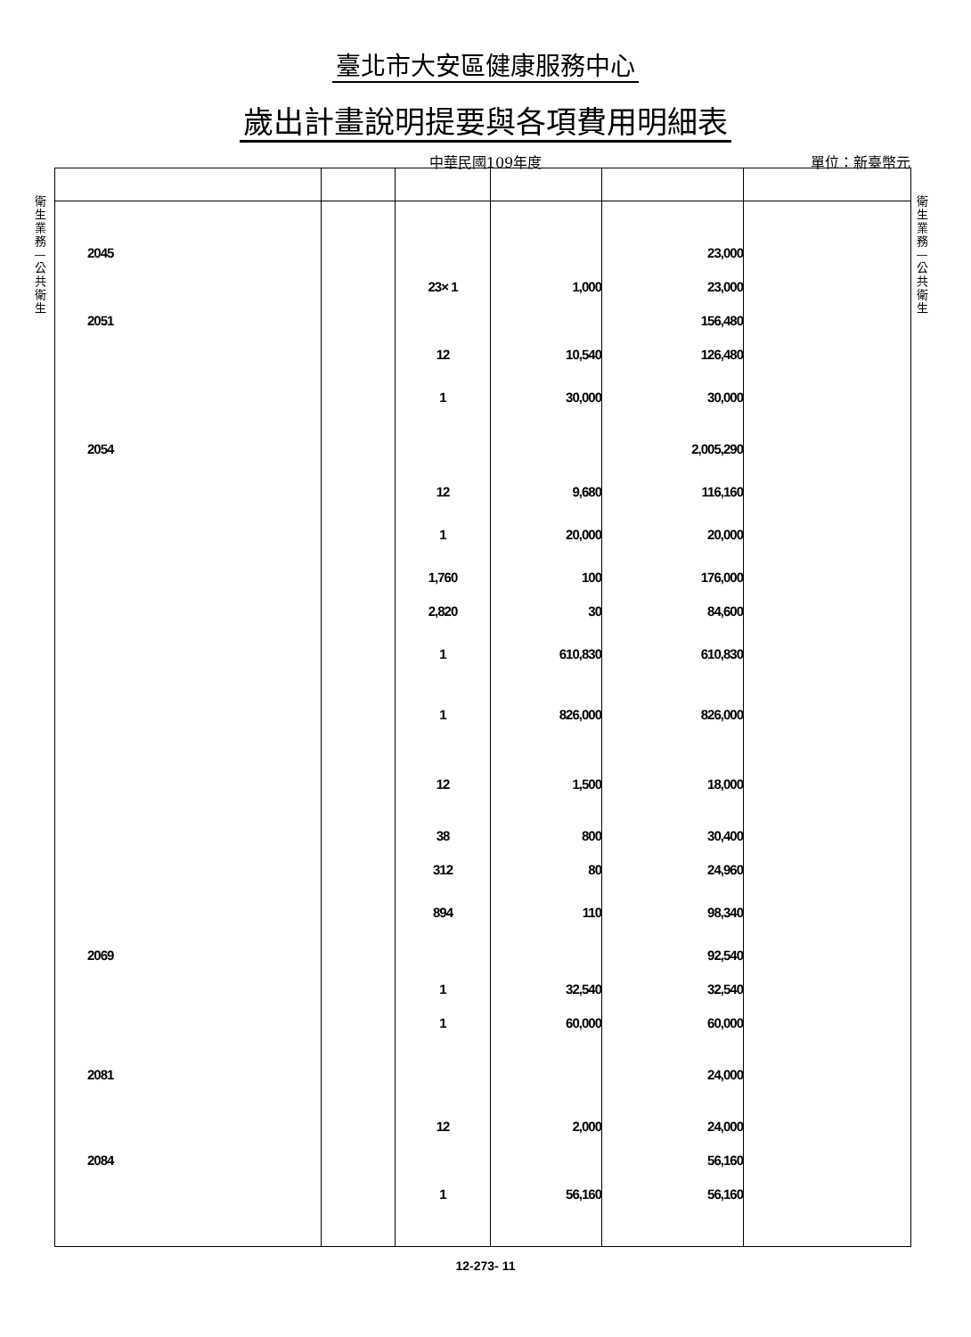臺北市大安區健康服務中心
歲出計畫說明提要與各項費用明細表
中華民國109年度
單位：新臺幣元
衛 生 業 務 — 公 共 衛 生
衛 生 業 務 — 公 共 衛 生
| 2045 | | | | 23,000 | |
| | | 23× 1 | 1,000 | 23,000 | |
| 2051 | | | | 156,480 | |
| | | 12 | 10,540 | 126,480 | |
| | | 1 | 30,000 | 30,000 | |
| 2054 | | | | 2,005,290 | |
| | | 12 | 9,680 | 116,160 | |
| | | 1 | 20,000 | 20,000 | |
| | | 1,760 | 100 | 176,000 | |
| | | 2,820 | 30 | 84,600 | |
| | | 1 | 610,830 | 610,830 | |
| | | 1 | 826,000 | 826,000 | |
| | | 12 | 1,500 | 18,000 | |
| | | 38 | 800 | 30,400 | |
| | | 312 | 80 | 24,960 | |
| | | 894 | 110 | 98,340 | |
| 2069 | | | | 92,540 | |
| | | 1 | 32,540 | 32,540 | |
| | | 1 | 60,000 | 60,000 | |
| 2081 | | | | 24,000 | |
| | | 12 | 2,000 | 24,000 | |
| 2084 | | | | 56,160 | |
| | | 1 | 56,160 | 56,160 | |
12-273- 11